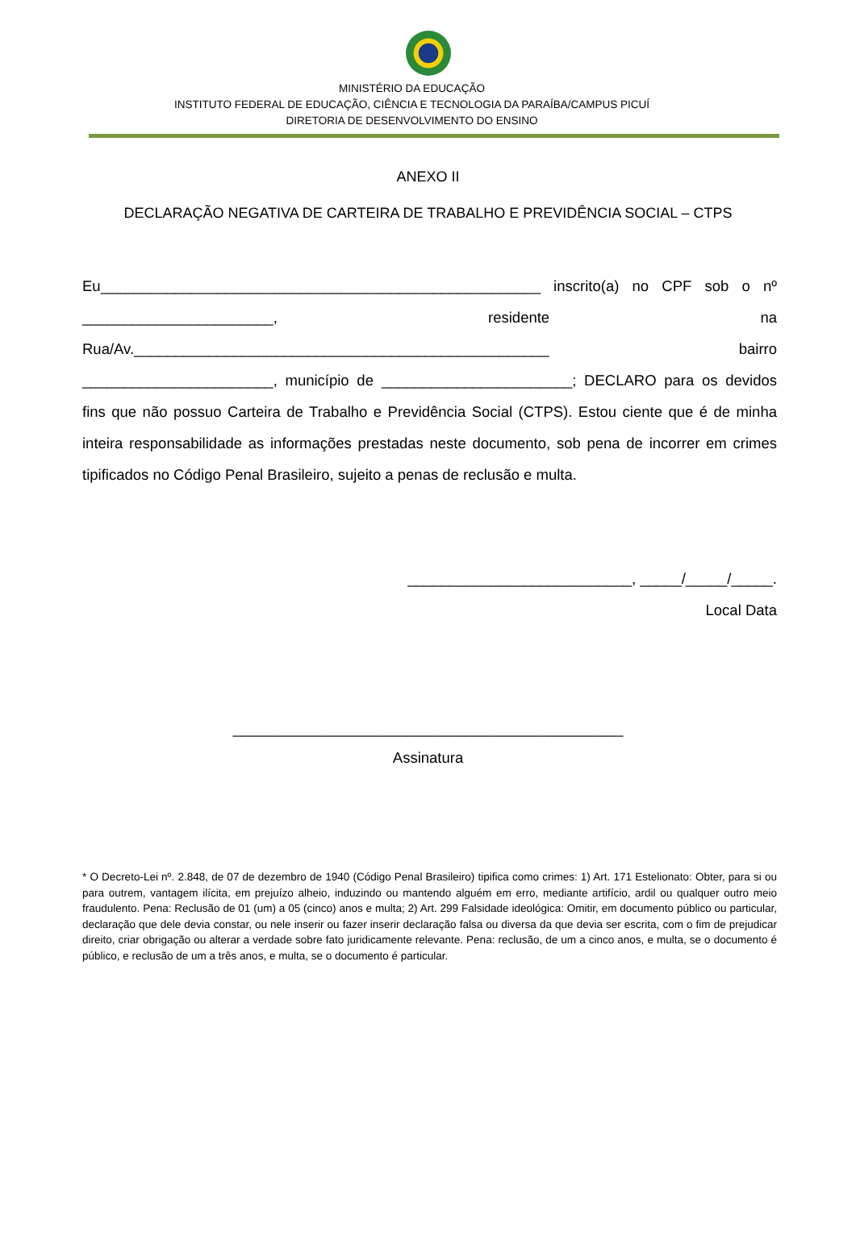MINISTÉRIO DA EDUCAÇÃO
INSTITUTO FEDERAL DE EDUCAÇÃO, CIÊNCIA E TECNOLOGIA DA PARAÍBA/CAMPUS PICUÍ
DIRETORIA DE DESENVOLVIMENTO DO ENSINO
ANEXO II
DECLARAÇÃO NEGATIVA DE CARTEIRA DE TRABALHO E PREVIDÊNCIA SOCIAL – CTPS
Eu_____________________________________________________ inscrito(a) no CPF sob o nº _______________________, residente na Rua/Av.__________________________________________________ bairro _______________________, município de _______________________; DECLARO para os devidos fins que não possuo Carteira de Trabalho e Previdência Social (CTPS). Estou ciente que é de minha inteira responsabilidade as informações prestadas neste documento, sob pena de incorrer em crimes tipificados no Código Penal Brasileiro, sujeito a penas de reclusão e multa.
___________________________, _____/_____/_____.
Local Data
_______________________________________________
Assinatura
* O Decreto-Lei nº. 2.848, de 07 de dezembro de 1940 (Código Penal Brasileiro) tipifica como crimes: 1) Art. 171 Estelionato: Obter, para si ou para outrem, vantagem ilícita, em prejuízo alheio, induzindo ou mantendo alguém em erro, mediante artifício, ardil ou qualquer outro meio fraudulento. Pena: Reclusão de 01 (um) a 05 (cinco) anos e multa; 2) Art. 299 Falsidade ideológica: Omitir, em documento público ou particular, declaração que dele devia constar, ou nele inserir ou fazer inserir declaração falsa ou diversa da que devia ser escrita, com o fim de prejudicar direito, criar obrigação ou alterar a verdade sobre fato juridicamente relevante. Pena: reclusão, de um a cinco anos, e multa, se o documento é público, e reclusão de um a três anos, e multa, se o documento é particular.